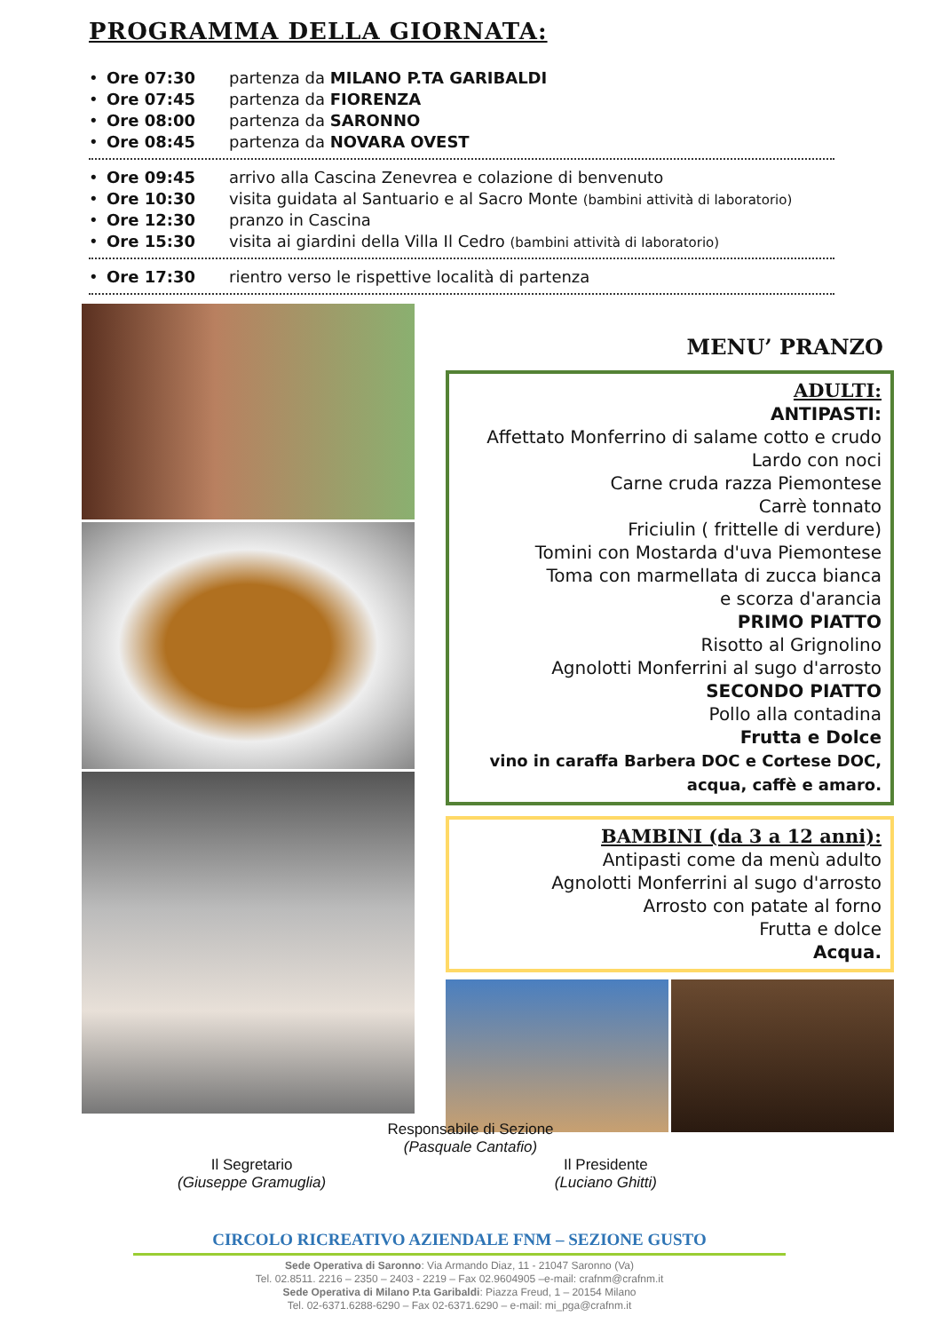PROGRAMMA DELLA GIORNATA:
• Ore 07:30 partenza da MILANO P.TA GARIBALDI
• Ore 07:45 partenza da FIORENZA
• Ore 08:00 partenza da SARONNO
• Ore 08:45 partenza da NOVARA OVEST
• Ore 09:45 arrivo alla Cascina Zenevrea e colazione di benvenuto
• Ore 10:30 visita guidata al Santuario e al Sacro Monte (bambini attività di laboratorio)
• Ore 12:30 pranzo in Cascina
• Ore 15:30 visita ai giardini della Villa Il Cedro (bambini attività di laboratorio)
• Ore 17:30 rientro verso le rispettive località di partenza
MENU’ PRANZO
ADULTI:
ANTIPASTI:
Affettato Monferrino di salame cotto e crudo
Lardo con noci
Carne cruda razza Piemontese
Carrè tonnato
Friciulin ( frittelle di verdure)
Tomini con Mostarda d'uva Piemontese
Toma con marmellata di zucca bianca
e scorza d'arancia
PRIMO PIATTO
Risotto al Grignolino
Agnolotti Monferrini al sugo d'arrosto
SECONDO PIATTO
Pollo alla contadina
Frutta e Dolce
vino in caraffa Barbera DOC e Cortese DOC,
acqua, caffè e amaro.
BAMBINI (da 3 a 12 anni):
Antipasti come da menù adulto
Agnolotti Monferrini al sugo d'arrosto
Arrosto con patate al forno
Frutta e dolce
Acqua.
Responsabile di Sezione
(Pasquale Cantafio)
Il Segretario
(Giuseppe Gramuglia)
Il Presidente
(Luciano Ghitti)
CIRCOLO RICREATIVO AZIENDALE FNM – SEZIONE GUSTO
Sede Operativa di Saronno: Via Armando Diaz, 11 - 21047 Saronno (Va)
Tel. 02.8511. 2216 – 2350 – 2403 - 2219 – Fax 02.9604905 –e-mail: crafnm@crafnm.it
Sede Operativa di Milano P.ta Garibaldi: Piazza Freud, 1 – 20154 Milano
Tel. 02-6371.6288-6290 – Fax 02-6371.6290 – e-mail: mi_pga@crafnm.it